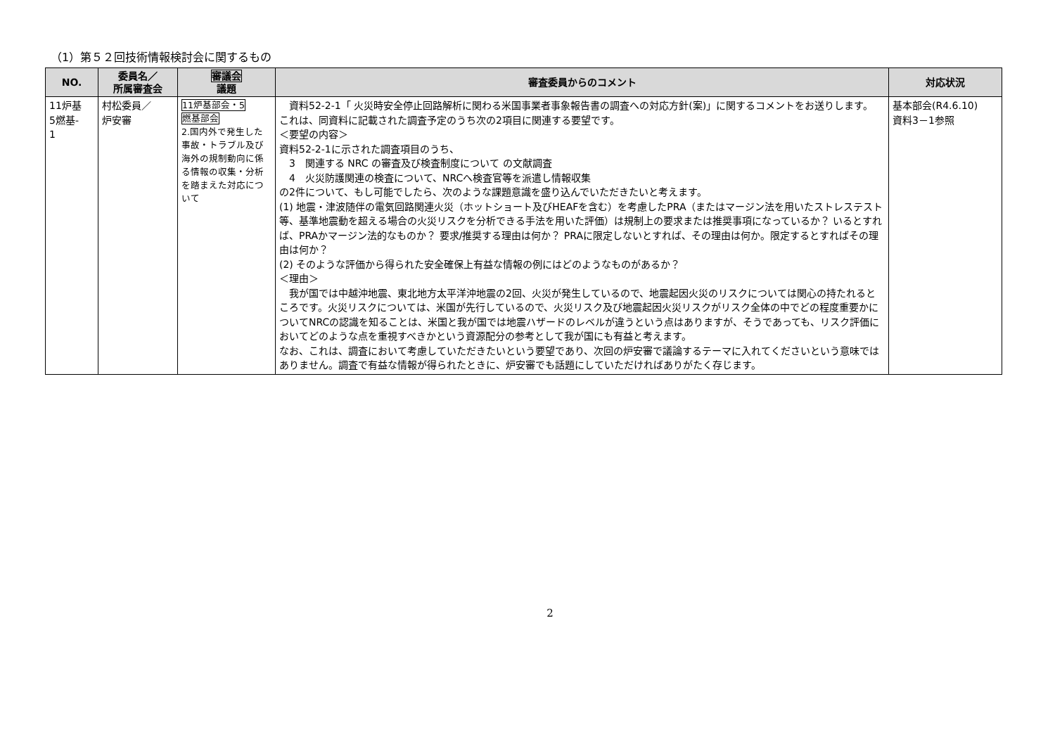（1）第５２回技術情報検討会に関するもの
| NO. | 委員名／ 所属審査会 | 審議会 議題 | 審査委員からのコメント | 対応状況 |
| --- | --- | --- | --- | --- |
| 11炉基 5燃基- 1 | 村松委員／ 炉安審 | 11炉基部会・5 燃基部会 2.国内外で発生した事故・トラブル及び海外の規制動向に係る情報の収集・分析を踏まえた対応について | 資料52-2-1「 火災時安全停止回路解析に関わる米国事業者事象報告書の調査への対応方針(案)」に関するコメントをお送りします。 これは、同資料に記載された調査予定のうち次の2項目に関連する要望です。 ＜要望の内容＞ 資料52-2-1に示された調査項目のうち、 3 関連する NRC の審査及び検査制度について の文献調査 4 火災防護関連の検査について、NRCへ検査官等を派遣し情報収集 の2件について、もし可能でしたら、次のような課題意識を盛り込んでいただきたいと考えます。 (1) 地震・津波随伴の電気回路関連火災（ホットショート及びHEAFを含む）を考慮したPRA（またはマージン法を用いたストレステスト等、基準地震動を超える場合の火災リスクを分析できる手法を用いた評価）は規制上の要求または推奨事項になっているか？ いるとすれば、PRAかマージン法的なものか？ 要求/推奨する理由は何か？ PRAに限定しないとすれば、その理由は何か。限定するとすればその理由は何か？ (2) そのような評価から得られた安全確保上有益な情報の例にはどのようなものがあるか？ ＜理由＞ 我が国では中越沖地震、東北地方太平洋沖地震の2回、火災が発生しているので、地震起因火災のリスクについては関心の持たれるところです。火災リスクについては、米国が先行しているので、火災リスク及び地震起因火災リスクがリスク全体の中でどの程度重要かについてNRCの認識を知ることは、米国と我が国では地震ハザードのレベルが違うという点はありますが、そうであっても、リスク評価においてどのような点を重視すべきかという資源配分の参考として我が国にも有益と考えます。 なお、これは、調査において考慮していただきたいという要望であり、次回の炉安審で議論するテーマに入れてくださいという意味ではありません。調査で有益な情報が得られたときに、炉安審でも話題にしていただければありがたく存じます。 | 基本部会(R4.6.10) 資料3－1参照 |
2